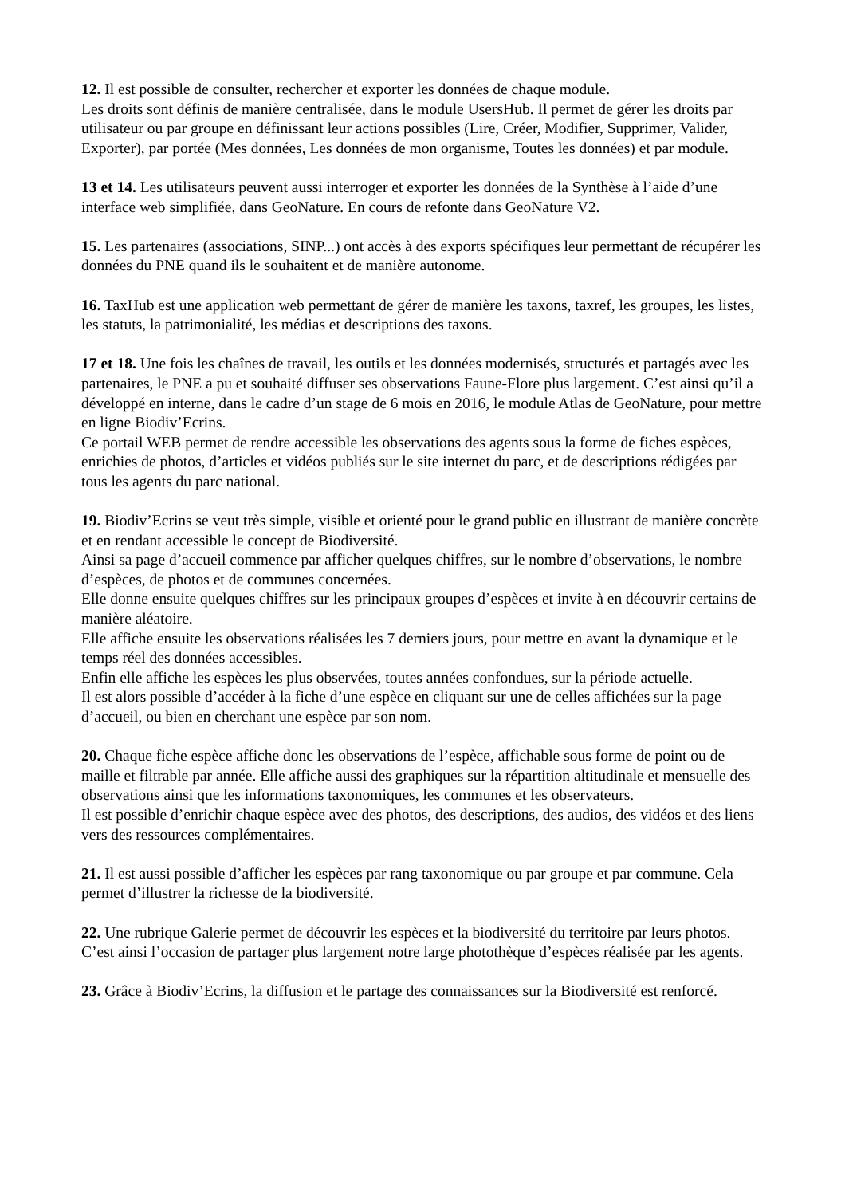12. Il est possible de consulter, rechercher et exporter les données de chaque module.
Les droits sont définis de manière centralisée, dans le module UsersHub. Il permet de gérer les droits par utilisateur ou par groupe en définissant leur actions possibles (Lire, Créer, Modifier, Supprimer, Valider, Exporter), par portée (Mes données, Les données de mon organisme, Toutes les données) et par module.
13 et 14. Les utilisateurs peuvent aussi interroger et exporter les données de la Synthèse à l’aide d’une interface web simplifiée, dans GeoNature. En cours de refonte dans GeoNature V2.
15. Les partenaires (associations, SINP...) ont accès à des exports spécifiques leur permettant de récupérer les données du PNE quand ils le souhaitent et de manière autonome.
16. TaxHub est une application web permettant de gérer de manière les taxons, taxref, les groupes, les listes, les statuts, la patrimonialité, les médias et descriptions des taxons.
17 et 18. Une fois les chaînes de travail, les outils et les données modernisés, structurés et partagés avec les partenaires, le PNE a pu et souhaité diffuser ses observations Faune-Flore plus largement. C’est ainsi qu’il a développé en interne, dans le cadre d’un stage de 6 mois en 2016, le module Atlas de GeoNature, pour mettre en ligne Biodiv’Ecrins.
Ce portail WEB permet de rendre accessible les observations des agents sous la forme de fiches espèces, enrichies de photos, d’articles et vidéos publiés sur le site internet du parc, et de descriptions rédigées par tous les agents du parc national.
19. Biodiv’Ecrins se veut très simple, visible et orienté pour le grand public en illustrant de manière concrète et en rendant accessible le concept de Biodiversité.
Ainsi sa page d’accueil commence par afficher quelques chiffres, sur le nombre d’observations, le nombre d’espèces, de photos et de communes concernées.
Elle donne ensuite quelques chiffres sur les principaux groupes d’espèces et invite à en découvrir certains de manière aléatoire.
Elle affiche ensuite les observations réalisées les 7 derniers jours, pour mettre en avant la dynamique et le temps réel des données accessibles.
Enfin elle affiche les espèces les plus observées, toutes années confondues, sur la période actuelle.
Il est alors possible d’accéder à la fiche d’une espèce en cliquant sur une de celles affichées sur la page d’accueil, ou bien en cherchant une espèce par son nom.
20. Chaque fiche espèce affiche donc les observations de l’espèce, affichable sous forme de point ou de maille et filtrable par année. Elle affiche aussi des graphiques sur la répartition altitudinale et mensuelle des observations ainsi que les informations taxonomiques, les communes et les observateurs.
Il est possible d’enrichir chaque espèce avec des photos, des descriptions, des audios, des vidéos et des liens vers des ressources complémentaires.
21. Il est aussi possible d’afficher les espèces par rang taxonomique ou par groupe et par commune. Cela permet d’illustrer la richesse de la biodiversité.
22. Une rubrique Galerie permet de découvrir les espèces et la biodiversité du territoire par leurs photos. C’est ainsi l’occasion de partager plus largement notre large photothèque d’espèces réalisée par les agents.
23. Grâce à Biodiv’Ecrins, la diffusion et le partage des connaissances sur la Biodiversité est renforcé.